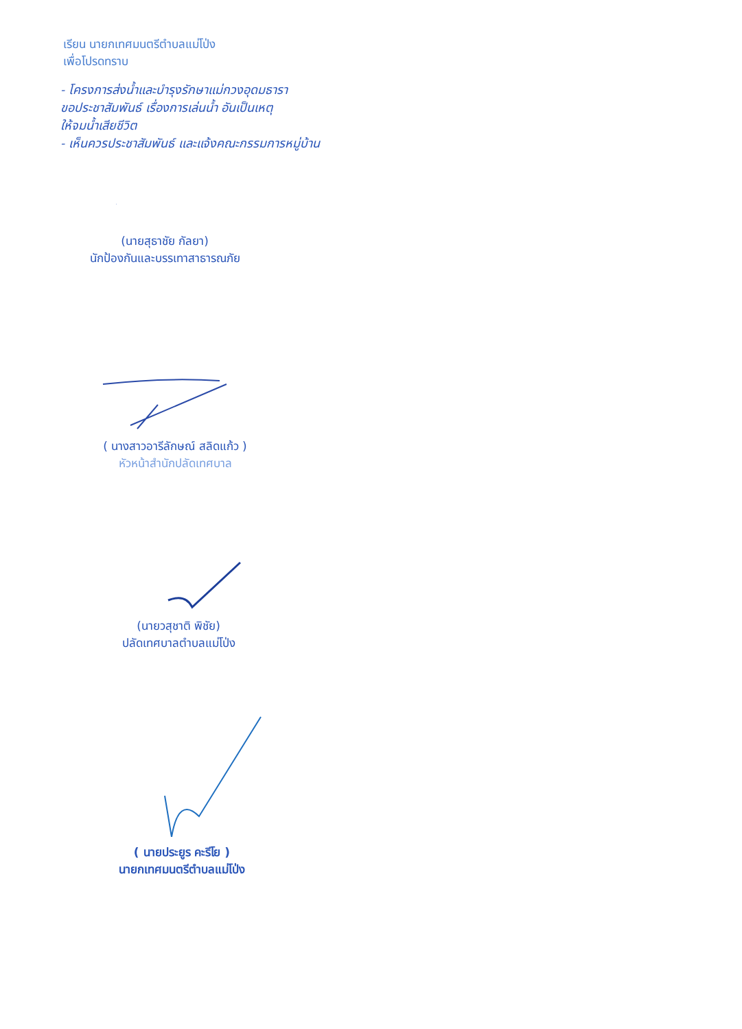เรียน นายกเทศมนตรีตำบลแม่โป่ง
เพื่อโปรดทราบ
- โครงการส่งน้ำและบำรุงรักษาแม่กวงอุดมธารา
ขอประชาสัมพันธ์ เรื่องการเล่นน้ำ อันเป็นเหตุ
ให้จมน้ำเสียชีวิต
- เห็นควรประชาสัมพันธ์ และแจ้งคณะกรรมการหมู่บ้าน
(นายสุธาชัย กัลยา)
นักป้องกันและบรรเทาสาธารณภัย
( นางสาวอารีลักษณ์ สลิดแก้ว )
หัวหน้าสำนักปลัดเทศบาล
(นายวสุชาติ พิชัย)
ปลัดเทศบาลตำบลแม่โป่ง
( นายประยูร คะรีโย )
นายกเทศมนตรีตำบลแม่โป่ง